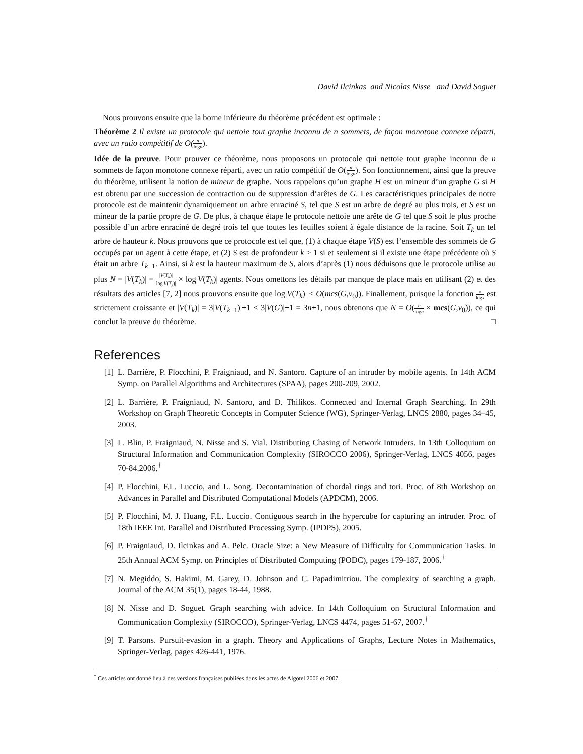David Ilcinkas and Nicolas Nisse and David Soguet
Nous prouvons ensuite que la borne inférieure du théorème précédent est optimale :
Théorème 2 Il existe un protocole qui nettoie tout graphe inconnu de n sommets, de façon monotone connexe réparti, avec un ratio compétitif de O(n logn).
Idée de la preuve. Pour prouver ce théorème, nous proposons un protocole qui nettoie tout graphe inconnu de n sommets de façon monotone connexe réparti, avec un ratio compétitif de O(n logn). Son fonctionnement, ainsi que la preuve du théorème, utilisent la notion de mineur de graphe. Nous rappelons qu’un graphe H est un mineur d’un graphe G si H est obtenu par une succession de contraction ou de suppression d’arêtes de G. Les caractéristiques principales de notre protocole est de maintenir dynamiquement un arbre enraciné S, tel que S est un arbre de degré au plus trois, et S est un mineur de la partie propre de G. De plus, à chaque étape le protocole nettoie une arête de G tel que S soit le plus proche possible d’un arbre enraciné de degré trois tel que toutes les feuilles soient à égale distance de la racine. Soit T<sub>k</sub> un tel arbre de hauteur k. Nous prouvons que ce protocole est tel que, (1) à chaque étape V(S) est l’ensemble des sommets de G occupés par un agent à cette étape, et (2) S est de profondeur k ≥ 1 si et seulement si il existe une étape précédente où S était un arbre T<sub>k−1</sub>. Ainsi, si k est la hauteur maximum de S, alors d’après (1) nous déduisons que le protocole utilise au plus N = |V(T<sub>k</sub>)| = |V(T<sub>k</sub>)| log|V(T<sub>k</sub>)| × log|V(T<sub>k</sub>)| agents. Nous omettons les détails par manque de place mais en utilisant (2) et des résultats des articles [7, 2] nous prouvons ensuite que log|V(T<sub>k</sub>)| ≤ O(mcs(G,v<sub>0</sub>)). Finallement, puisque la fonction x logx est strictement croissante et |V(T<sub>k</sub>)| = 3|V(T<sub>k−1</sub>)|+1 ≤ 3|V(G)|+1 = 3n+1, nous obtenons que N = O(n logn × mcs(G,v<sub>0</sub>)), ce qui conclut la preuve du théorème. □
References
[1] L. Barrière, P. Flocchini, P. Fraigniaud, and N. Santoro. Capture of an intruder by mobile agents. In 14th ACM Symp. on Parallel Algorithms and Architectures (SPAA), pages 200-209, 2002.
[2] L. Barrière, P. Fraigniaud, N. Santoro, and D. Thilikos. Connected and Internal Graph Searching. In 29th Workshop on Graph Theoretic Concepts in Computer Science (WG), Springer-Verlag, LNCS 2880, pages 34–45, 2003.
[3] L. Blin, P. Fraigniaud, N. Nisse and S. Vial. Distributing Chasing of Network Intruders. In 13th Colloquium on Structural Information and Communication Complexity (SIROCCO 2006), Springer-Verlag, LNCS 4056, pages 70-84.2006.<sup>†</sup>
[4] P. Flocchini, F.L. Luccio, and L. Song. Decontamination of chordal rings and tori. Proc. of 8th Workshop on Advances in Parallel and Distributed Computational Models (APDCM), 2006.
[5] P. Flocchini, M. J. Huang, F.L. Luccio. Contiguous search in the hypercube for capturing an intruder. Proc. of 18th IEEE Int. Parallel and Distributed Processing Symp. (IPDPS), 2005.
[6] P. Fraigniaud, D. Ilcinkas and A. Pelc. Oracle Size: a New Measure of Difficulty for Communication Tasks. In 25th Annual ACM Symp. on Principles of Distributed Computing (PODC), pages 179-187, 2006.<sup>†</sup>
[7] N. Megiddo, S. Hakimi, M. Garey, D. Johnson and C. Papadimitriou. The complexity of searching a graph. Journal of the ACM 35(1), pages 18-44, 1988.
[8] N. Nisse and D. Soguet. Graph searching with advice. In 14th Colloquium on Structural Information and Communication Complexity (SIROCCO), Springer-Verlag, LNCS 4474, pages 51-67, 2007.<sup>†</sup>
[9] T. Parsons. Pursuit-evasion in a graph. Theory and Applications of Graphs, Lecture Notes in Mathematics, Springer-Verlag, pages 426-441, 1976.
<sup>†</sup> Ces articles ont donné lieu à des versions françaises publiées dans les actes de Algotel 2006 et 2007.